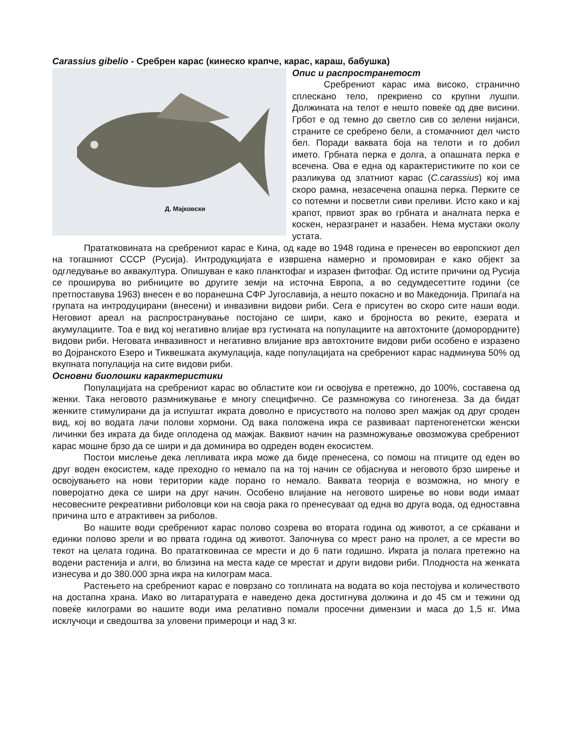Carassius gibelio - Сребрен карас (кинеско крапче, карас, караш, бабушка)
Д. Мајковски
Опис и распространетост
Сребрениот карас има високо, странично сплескано тело, прекриено со крупни лушпи. Должината на телот е нешто повеќе од две висини. Грбот е од темно до светло сив со зелени нијанси, страните се сребрено бели, а стомачниот дел чисто бел. Поради ваквата боја на телоти и го добил името. Грбната перка е долга, а опашната перка е всечена. Ова е една од карактеристиките по кои се разликува од златниот карас (C.carassius) кој има скоро рамна, незасечена опашна перка. Перките се со потемни и посветли сиви преливи. Исто како и кај крапот, првиот зрак во грбната и аналната перка е коскен, неразгранет и назабен. Нема мустаки околу устата.
Прататковината на сребрениот карас е Кина, од каде во 1948 година е пренесен во европскиот дел на тогашниот СССР (Русија). Интродукцијата е извршена намерно и промовиран е како објект за одгледување во аквакултура. Опишуван е како планктофаг и изразен фитофаг. Од истите причини од Русија се проширува во рибниците во другите земји на источна Европа, а во седумдесеттите години (се претпоставува 1963) внесен е во поранешна СФР Југославија, а нешто покасно и во Македонија. Припаѓа на групата на интродуцирани (внесени) и инвазивни видови риби. Сега е присутен во скоро сите наши води. Неговиот ареал на распространување постојано се шири, како и бројноста во реките, езерата и акумулациите. Тоа е вид кој негативно влијае врз густината на популациите на автохтоните (доморордните) видови риби. Неговата инвазивност и негативно влијание врз автохтоните видови риби особено е изразено во Дојранското Езеро и Тиквешката акумулација, каде популацијата на сребрениот карас надминува 50% од вкупната популација на сите видови риби.
Основни биолошки карактеристики
Популацијата на сребрениот карас во областите кои ги освојува е претежно, до 100%, составена од женки. Така неговото размнижување е многу специфично. Се размножува со гиногенеза. За да бидат женките стимулирани да ја испуштат икрата доволно е присуството на полово зрел мажјак од друг сроден вид, кој во водата лачи полови хормони. Од вака положена икра се развиваат партеногенетски женски личинки без икрата да биде оплодена од мажјак. Ваквиот начин на размножување овозможува сребрениот карас мошне брзо да се шири и да доминира во одреден воден екосистем.
Постои мислење дека лепливата икра може да биде пренесена, со помош на птиците од еден во друг воден екосистем, каде преходно го немало па на тој начин се објаснува и неговото брзо ширење и освојувањето на нови територии каде порано го немало. Ваквата теорија е возможна, но многу е поверојатно дека се шири на друг начин. Особено влијание на неговото ширење во нови води имаат несовесните рекреативни риболовци кои на своја рака го пренесуваат од една во друга вода, од едноставна причина што е атрактивен за риболов.
Во нашите води сребрениот карас полово созрева во втората година од животот, а се срќавани и единки полово зрели и во првата година од животот. Започнува со мрест рано на пролет, а се мрести во текот на целата година. Во прататковинаа се мрести и до 6 пати годишно. Икрата ја полага претежно на водени растенија и алги, во близина на места каде се мрестат и други видови риби. Плодноста на женката изнесува и до 380.000 зрна икра на килограм маса.
Растењето на сребрениот карас е поврзано со топлината на водата во која пестојува и количеството на достапна храна. Иако во литаратурата е наведено дека достигнува должина и до 45 см и тежини од повеќе килограми во нашите води има релативно помали просечни димензии и маса до 1,5 кг. Има исклучоци и сведоштва за уловени примероци и над 3 кг.